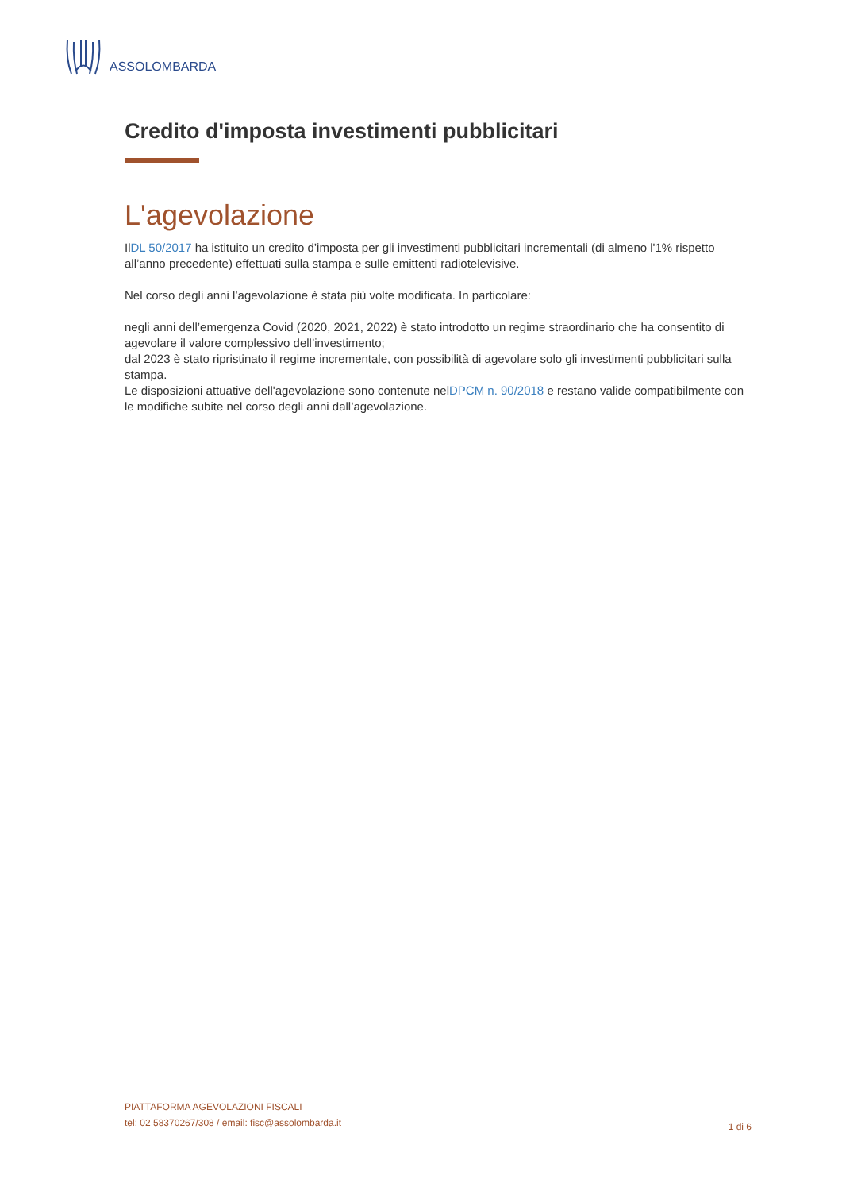ASSOLOMBARDA
Credito d'imposta investimenti pubblicitari
L'agevolazione
IlDL 50/2017 ha istituito un credito d’imposta per gli investimenti pubblicitari incrementali (di almeno l'1% rispetto all’anno precedente) effettuati sulla stampa e sulle emittenti radiotelevisive.
Nel corso degli anni l’agevolazione è stata più volte modificata. In particolare:
negli anni dell’emergenza Covid (2020, 2021, 2022) è stato introdotto un regime straordinario che ha consentito di agevolare il valore complessivo dell’investimento;
dal 2023 è stato ripristinato il regime incrementale, con possibilità di agevolare solo gli investimenti pubblicitari sulla stampa.
Le disposizioni attuative dell'agevolazione sono contenute nelDPCM n. 90/2018 e restano valide compatibilmente con le modifiche subite nel corso degli anni dall’agevolazione.
PIATTAFORMA AGEVOLAZIONI FISCALI
tel: 02 58370267/308 / email: fisc@assolombarda.it
1 di 6